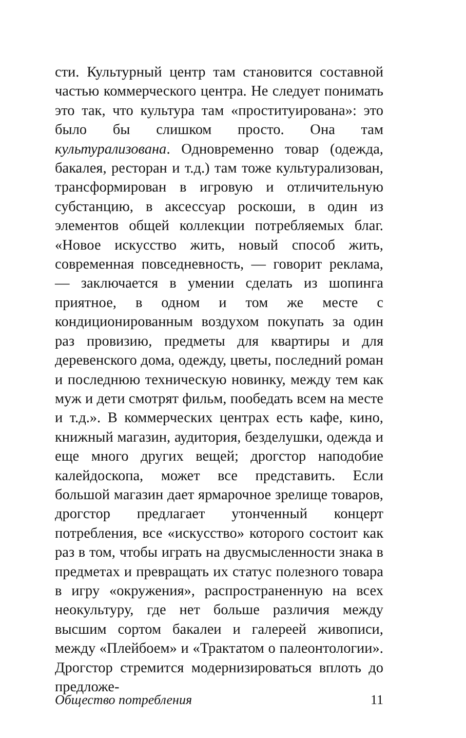сти. Культурный центр там становится составной частью коммерческого центра. Не следует понимать это так, что культура там «проституирована»: это было бы слишком просто. Она там культурализована. Одновременно товар (одежда, бакалея, ресторан и т.д.) там тоже культурализован, трансформирован в игровую и отличительную субстанцию, в аксессуар роскоши, в один из элементов общей коллекции потребляемых благ. «Новое искусство жить, новый способ жить, современная повседневность, — говорит реклама, — заключается в умении сделать из шопинга приятное, в одном и том же месте с кондиционированным воздухом покупать за один раз провизию, предметы для квартиры и для деревенского дома, одежду, цветы, последний роман и последнюю техническую новинку, между тем как муж и дети смотрят фильм, пообедать всем на месте и т.д.». В коммерческих центрах есть кафе, кино, книжный магазин, аудитория, безделушки, одежда и еще много других вещей; дрогстор наподобие калейдоскопа, может все представить. Если большой магазин дает ярмарочное зрелище товаров, дрогстор предлагает утонченный концерт потребления, все «искусство» которого состоит как раз в том, чтобы играть на двусмысленности знака в предметах и превращать их статус полезного товара в игру «окружения», распространенную на всех неокультуру, где нет больше различия между высшим сортом бакалеи и галереей живописи, между «Плейбоем» и «Трактатом о палеонтологии». Дрогстор стремится модернизироваться вплоть до предложе-
Общество потребления 11